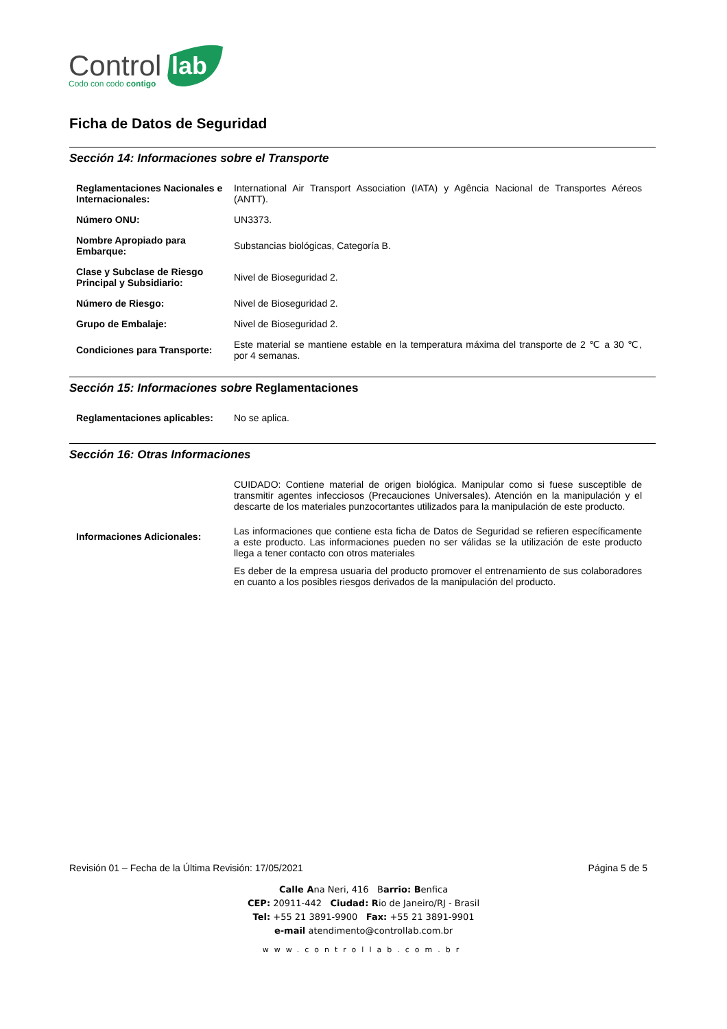Control
lab
Codo con codo contigo
Ficha de Datos de Seguridad
Sección 14: Informaciones sobre el Transporte
| Reglamentaciones Nacionales e Internacionales: | International Air Transport Association (IATA) y Agência Nacional de Transportes Aéreos (ANTT). |
| Número ONU: | UN3373. |
| Nombre Apropiado para Embarque: | Substancias biológicas, Categoría B. |
| Clase y Subclase de Riesgo Principal y Subsidiario: | Nivel de Bioseguridad 2. |
| Número de Riesgo: | Nivel de Bioseguridad 2. |
| Grupo de Embalaje: | Nivel de Bioseguridad 2. |
| Condiciones para Transporte: | Este material se mantiene estable en la temperatura máxima del transporte de 2 ℃ a 30 ℃, por 4 semanas. |
Sección 15: Informaciones sobre Reglamentaciones
| Reglamentaciones aplicables: | No se aplica. |
Sección 16: Otras Informaciones
| Informaciones Adicionales: | CUIDADO: Contiene material de origen biológica. Manipular como si fuese susceptible de transmitir agentes infecciosos (Precauciones Universales). Atención en la manipulación y el descarte de los materiales punzocortantes utilizados para la manipulación de este producto. Las informaciones que contiene esta ficha de Datos de Seguridad se refieren específicamente a este producto. Las informaciones pueden no ser válidas se la utilización de este producto llega a tener contacto con otros materiales Es deber de la empresa usuaria del producto promover el entrenamiento de sus colaboradores en cuanto a los posibles riesgos derivados de la manipulación del producto. |
Revisión 01 – Fecha de la Última Revisión: 17/05/2021 Página 5 de 5
Calle Ana Neri, 416 Barrio: Benfica
CEP: 20911-442 Ciudad: Rio de Janeiro/RJ - Brasil
Tel: +55 21 3891-9900 Fax: +55 21 3891-9901
e-mail atendimento@controllab.com.br
www.controllab.com.br